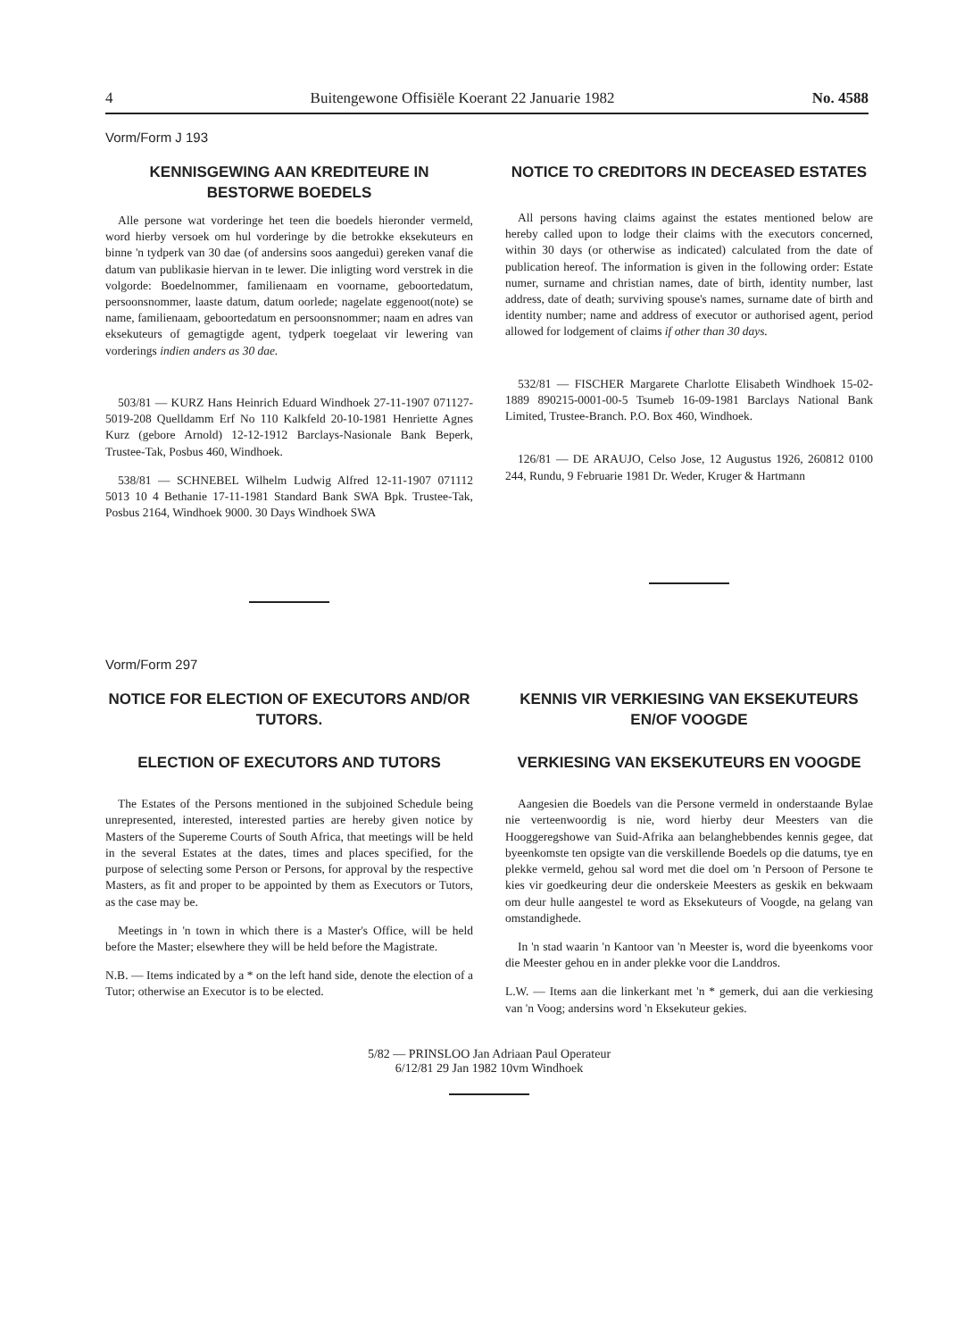4 Buitengewone Offisiële Koerant 22 Januarie 1982 No. 4588
Vorm/Form J 193
KENNISGEWING AAN KREDITEURE IN BESTORWE BOEDELS
Alle persone wat vorderinge het teen die boedels hieronder vermeld, word hierby versoek om hul vorderinge by die betrokke eksekuteurs en binne 'n tydperk van 30 dae (of andersins soos aangedui) gereken vanaf die datum van publikasie hiervan in te lewer. Die inligting word verstrek in die volgorde: Boedelnommer, familienaam en voorname, geboortedatum, persoonsnommer, laaste datum, datum oorlede; nagelate eggenoot(note) se name, familienaam, geboortedatum en persoonsnommer; naam en adres van eksekuteurs of gemagtigde agent, tydperk toegelaat vir lewering van vorderings indien anders as 30 dae.
503/81 — KURZ Hans Heinrich Eduard Windhoek 27-11-1907 071127-5019-208 Quelldamm Erf No 110 Kalkfeld 20-10-1981 Henriette Agnes Kurz (gebore Arnold) 12-12-1912 Barclays-Nasionale Bank Beperk, Trustee-Tak, Posbus 460, Windhoek.
538/81 — SCHNEBEL Wilhelm Ludwig Alfred 12-11-1907 071112 5013 10 4 Bethanie 17-11-1981 Standard Bank SWA Bpk. Trustee-Tak, Posbus 2164, Windhoek 9000. 30 Days Windhoek SWA
NOTICE TO CREDITORS IN DECEASED ESTATES
All persons having claims against the estates mentioned below are hereby called upon to lodge their claims with the executors concerned, within 30 days (or otherwise as indicated) calculated from the date of publication hereof. The information is given in the following order: Estate numer, surname and christian names, date of birth, identity number, last address, date of death; surviving spouse's names, surname date of birth and identity number; name and address of executor or authorised agent, period allowed for lodgement of claims if other than 30 days.
532/81 — FISCHER Margarete Charlotte Elisabeth Windhoek 15-02-1889 890215-0001-00-5 Tsumeb 16-09-1981 Barclays National Bank Limited, Trustee-Branch. P.O. Box 460, Windhoek.
126/81 — DE ARAUJO, Celso Jose, 12 Augustus 1926, 260812 0100 244, Rundu, 9 Februarie 1981 Dr. Weder, Kruger & Hartmann
Vorm/Form 297
NOTICE FOR ELECTION OF EXECUTORS AND/OR TUTORS.
ELECTION OF EXECUTORS AND TUTORS
The Estates of the Persons mentioned in the subjoined Schedule being unrepresented, interested, interested parties are hereby given notice by Masters of the Supereme Courts of South Africa, that meetings will be held in the several Estates at the dates, times and places specified, for the purpose of selecting some Person or Persons, for approval by the respective Masters, as fit and proper to be appointed by them as Executors or Tutors, as the case may be.
Meetings in 'n town in which there is a Master's Office, will be held before the Master; elsewhere they will be held before the Magistrate.
N.B. — Items indicated by a * on the left hand side, denote the election of a Tutor; otherwise an Executor is to be elected.
KENNIS VIR VERKIESING VAN EKSEKUTEURS EN/OF VOOGDE
VERKIESING VAN EKSEKUTEURS EN VOOGDE
Aangesien die Boedels van die Persone vermeld in onderstaande Bylae nie verteenwoordig is nie, word hierby deur Meesters van die Hooggeregshowe van Suid-Afrika aan belanghebbendes kennis gegee, dat byeenkomste ten opsigte van die verskillende Boedels op die datums, tye en plekke vermeld, gehou sal word met die doel om 'n Persoon of Persone te kies vir goedkeuring deur die onderskeie Meesters as geskik en bekwaam om deur hulle aangestel te word as Eksekuteurs of Voogde, na gelang van omstandighede.
In 'n stad waarin 'n Kantoor van 'n Meester is, word die byeenkoms voor die Meester gehou en in ander plekke voor die Landdros.
L.W. — Items aan die linkerkant met 'n * gemerk, dui aan die verkiesing van 'n Voog; andersins word 'n Eksekuteur gekies.
5/82 — PRINSLOO Jan Adriaan Paul Operateur
6/12/81 29 Jan 1982 10vm Windhoek